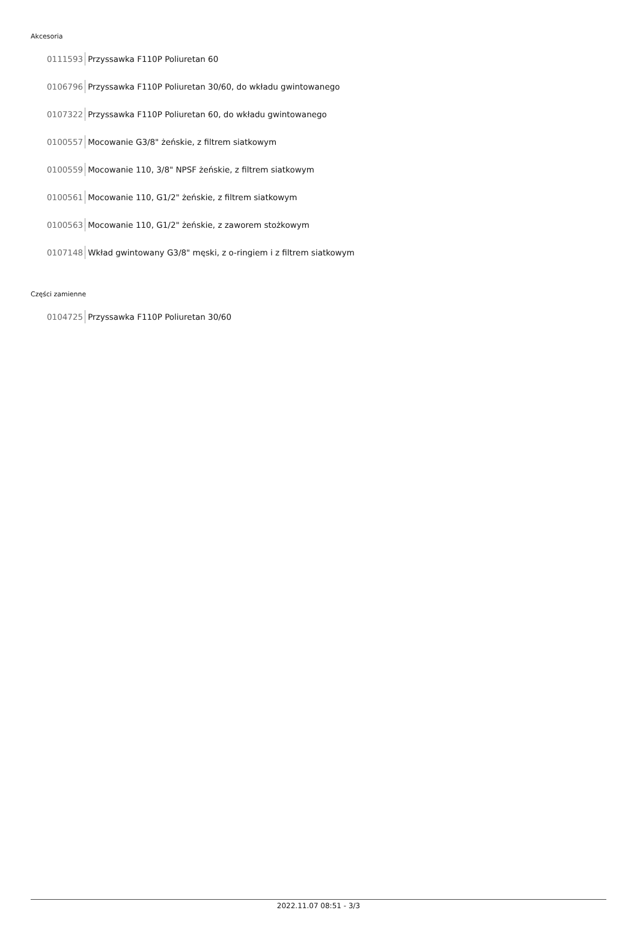Akcesoria
0111593 Przyssawka F110P Poliuretan 60
0106796 Przyssawka F110P Poliuretan 30/60, do wkładu gwintowanego
0107322 Przyssawka F110P Poliuretan 60, do wkładu gwintowanego
0100557 Mocowanie G3/8" żeńskie, z filtrem siatkowym
0100559 Mocowanie 110, 3/8" NPSF żeńskie, z filtrem siatkowym
0100561 Mocowanie 110, G1/2" żeńskie, z filtrem siatkowym
0100563 Mocowanie 110, G1/2" żeńskie, z zaworem stożkowym
0107148 Wkład gwintowany G3/8" męski, z o-ringiem i z filtrem siatkowym
Części zamienne
0104725 Przyssawka F110P Poliuretan 30/60
2022.11.07 08:51 - 3/3